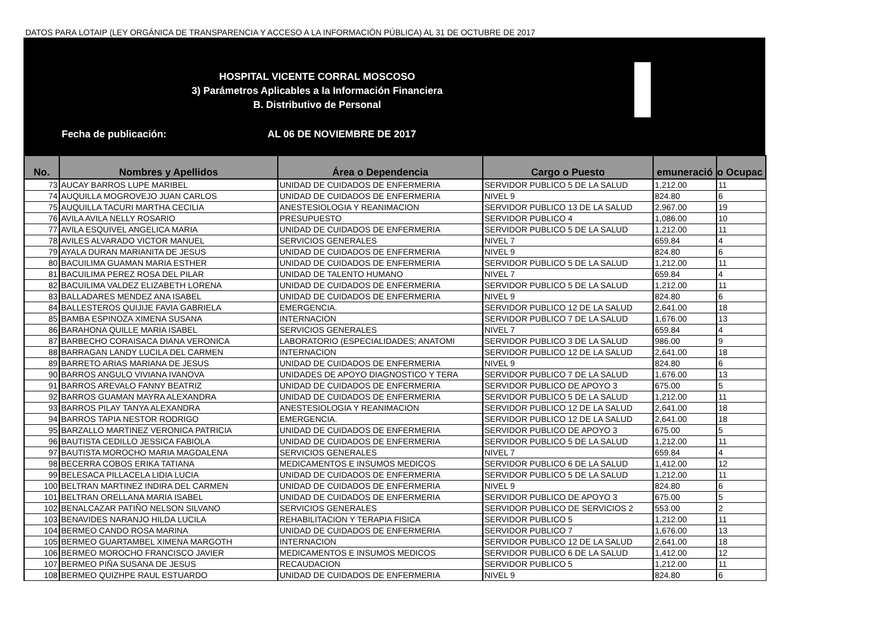DATOS PARA LOTAIP (LEY ORGÁNICA DE TRANSPARENCIA Y ACCESO A LA INFORMACIÓN PÚBLICA) AL 31 DE OCTUBRE DE 2017
HOSPITAL VICENTE CORRAL MOSCOSO
3) Parámetros Aplicables a la Información Financiera
B. Distributivo de Personal
Fecha de publicación: AL 06 DE NOVIEMBRE DE 2017
| No. | Nombres y Apellidos | Área o Dependencia | Cargo o Puesto | emuneració | o Ocupac |
| --- | --- | --- | --- | --- | --- |
| 73 | AUCAY BARROS LUPE MARIBEL | UNIDAD DE CUIDADOS DE ENFERMERIA | SERVIDOR PUBLICO 5 DE LA SALUD | 1,212.00 | 11 |
| 74 | AUQUILLA MOGROVEJO JUAN CARLOS | UNIDAD DE CUIDADOS DE ENFERMERIA | NIVEL 9 | 824.80 | 6 |
| 75 | AUQUILLA TACURI MARTHA CECILIA | ANESTESIOLOGIA Y REANIMACION | SERVIDOR PUBLICO 13 DE LA SALUD | 2,967.00 | 19 |
| 76 | AVILA AVILA NELLY ROSARIO | PRESUPUESTO | SERVIDOR PUBLICO 4 | 1,086.00 | 10 |
| 77 | AVILA ESQUIVEL ANGELICA MARIA | UNIDAD DE CUIDADOS DE ENFERMERIA | SERVIDOR PUBLICO 5 DE LA SALUD | 1,212.00 | 11 |
| 78 | AVILES ALVARADO VICTOR MANUEL | SERVICIOS GENERALES | NIVEL 7 | 659.84 | 4 |
| 79 | AYALA DURAN MARIANITA DE JESUS | UNIDAD DE CUIDADOS DE ENFERMERIA | NIVEL 9 | 824.80 | 6 |
| 80 | BACUILIMA GUAMAN MARIA ESTHER | UNIDAD DE CUIDADOS DE ENFERMERIA | SERVIDOR PUBLICO 5 DE LA SALUD | 1,212.00 | 11 |
| 81 | BACUILIMA PEREZ ROSA DEL PILAR | UNIDAD DE TALENTO HUMANO | NIVEL 7 | 659.84 | 4 |
| 82 | BACUILIMA VALDEZ ELIZABETH LORENA | UNIDAD DE CUIDADOS DE ENFERMERIA | SERVIDOR PUBLICO 5 DE LA SALUD | 1,212.00 | 11 |
| 83 | BALLADARES MENDEZ ANA ISABEL | UNIDAD DE CUIDADOS DE ENFERMERIA | NIVEL 9 | 824.80 | 6 |
| 84 | BALLESTEROS QUIJIJE FAVIA GABRIELA | EMERGENCIA. | SERVIDOR PUBLICO 12 DE LA SALUD | 2,641.00 | 18 |
| 85 | BAMBA ESPINOZA XIMENA SUSANA | INTERNACION | SERVIDOR PUBLICO 7 DE LA SALUD | 1,676.00 | 13 |
| 86 | BARAHONA QUILLE MARIA ISABEL | SERVICIOS GENERALES | NIVEL 7 | 659.84 | 4 |
| 87 | BARBECHO CORAISACA DIANA VERONICA | LABORATORIO (ESPECIALIDADES; ANATOMI | SERVIDOR PUBLICO 3 DE LA SALUD | 986.00 | 9 |
| 88 | BARRAGAN LANDY LUCILA DEL CARMEN | INTERNACION | SERVIDOR PUBLICO 12 DE LA SALUD | 2,641.00 | 18 |
| 89 | BARRETO ARIAS MARIANA DE JESUS | UNIDAD DE CUIDADOS DE ENFERMERIA | NIVEL 9 | 824.80 | 6 |
| 90 | BARROS ANGULO VIVIANA IVANOVA | UNIDADES DE APOYO DIAGNOSTICO Y TERA | SERVIDOR PUBLICO 7 DE LA SALUD | 1,676.00 | 13 |
| 91 | BARROS AREVALO FANNY BEATRIZ | UNIDAD DE CUIDADOS DE ENFERMERIA | SERVIDOR PUBLICO DE APOYO 3 | 675.00 | 5 |
| 92 | BARROS GUAMAN MAYRA ALEXANDRA | UNIDAD DE CUIDADOS DE ENFERMERIA | SERVIDOR PUBLICO 5 DE LA SALUD | 1,212.00 | 11 |
| 93 | BARROS PILAY TANYA ALEXANDRA | ANESTESIOLOGIA Y REANIMACION | SERVIDOR PUBLICO 12 DE LA SALUD | 2,641.00 | 18 |
| 94 | BARROS TAPIA NESTOR RODRIGO | EMERGENCIA. | SERVIDOR PUBLICO 12 DE LA SALUD | 2,641.00 | 18 |
| 95 | BARZALLO MARTINEZ VERONICA PATRICIA | UNIDAD DE CUIDADOS DE ENFERMERIA | SERVIDOR PUBLICO DE APOYO 3 | 675.00 | 5 |
| 96 | BAUTISTA CEDILLO JESSICA FABIOLA | UNIDAD DE CUIDADOS DE ENFERMERIA | SERVIDOR PUBLICO 5 DE LA SALUD | 1,212.00 | 11 |
| 97 | BAUTISTA MOROCHO MARIA MAGDALENA | SERVICIOS GENERALES | NIVEL 7 | 659.84 | 4 |
| 98 | BECERRA COBOS ERIKA TATIANA | MEDICAMENTOS E INSUMOS MEDICOS | SERVIDOR PUBLICO 6 DE LA SALUD | 1,412.00 | 12 |
| 99 | BELESACA PILLACELA LIDIA LUCIA | UNIDAD DE CUIDADOS DE ENFERMERIA | SERVIDOR PUBLICO 5 DE LA SALUD | 1,212.00 | 11 |
| 100 | BELTRAN MARTINEZ INDIRA DEL CARMEN | UNIDAD DE CUIDADOS DE ENFERMERIA | NIVEL 9 | 824.80 | 6 |
| 101 | BELTRAN ORELLANA MARIA ISABEL | UNIDAD DE CUIDADOS DE ENFERMERIA | SERVIDOR PUBLICO DE APOYO 3 | 675.00 | 5 |
| 102 | BENALCAZAR PATIÑO NELSON SILVANO | SERVICIOS GENERALES | SERVIDOR PUBLICO DE SERVICIOS 2 | 553.00 | 2 |
| 103 | BENAVIDES NARANJO HILDA LUCILA | REHABILITACION Y TERAPIA FISICA | SERVIDOR PUBLICO 5 | 1,212.00 | 11 |
| 104 | BERMEO CANDO ROSA MARINA | UNIDAD DE CUIDADOS DE ENFERMERIA | SERVIDOR PUBLICO 7 | 1,676.00 | 13 |
| 105 | BERMEO GUARTAMBEL XIMENA MARGOTH | INTERNACION | SERVIDOR PUBLICO 12 DE LA SALUD | 2,641.00 | 18 |
| 106 | BERMEO MOROCHO FRANCISCO JAVIER | MEDICAMENTOS E INSUMOS MEDICOS | SERVIDOR PUBLICO 6 DE LA SALUD | 1,412.00 | 12 |
| 107 | BERMEO PIÑA SUSANA DE JESUS | RECAUDACION | SERVIDOR PUBLICO 5 | 1,212.00 | 11 |
| 108 | BERMEO QUIZHPE RAUL ESTUARDO | UNIDAD DE CUIDADOS DE ENFERMERIA | NIVEL 9 | 824.80 | 6 |